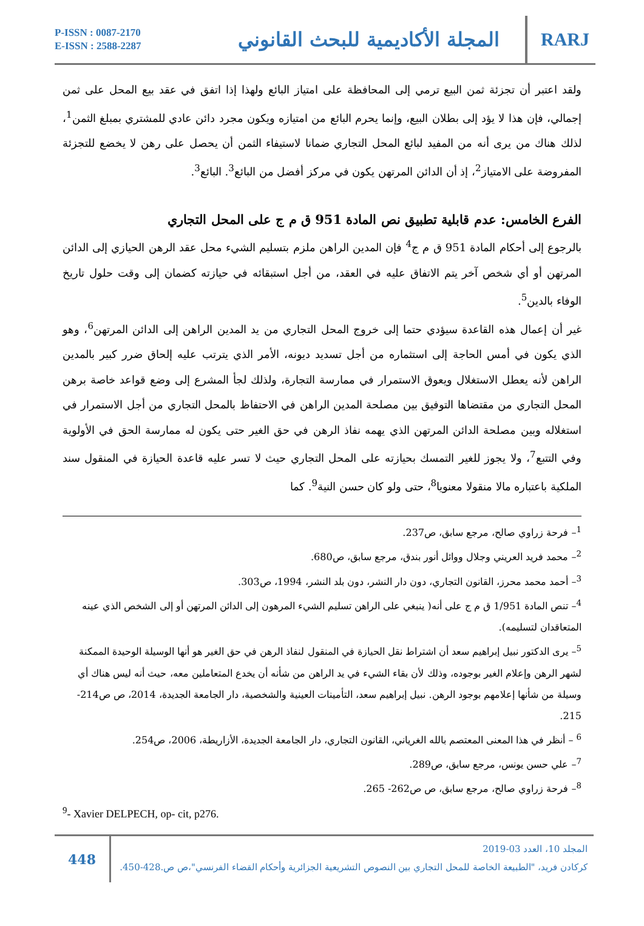P-ISSN : 0087-2170
E-ISSN : 2588-2287
المجلة الأكاديمية للبحث القانوني
RARJ
ولقد اعتبر أن تجزئة ثمن البيع ترمي إلى المحافظة على امتياز البائع ولهذا إذا اتفق في عقد بيع المحل على ثمن إجمالي، فإن هذا لا يؤد إلى بطلان البيع، وإنما يحرم البائع من امتيازه ويكون مجرد دائن عادي للمشتري بمبلغ الثمن<sup>1</sup>، لذلك هناك من يرى أنه من المفيد لبائع المحل التجاري ضمانا لاستيفاء الثمن أن يحصل على رهن لا يخضع للتجزئة المفروضة على الامتياز<sup>2</sup>، إذ أن الدائن المرتهن يكون في مركز أفضل من البائع<sup>3</sup>. البائع<sup>3</sup>.
الفرع الخامس: عدم قابلية تطبيق نص المادة 951 ق م ج على المحل التجاري
بالرجوع إلى أحكام المادة 951 ق م ج<sup>4</sup> فإن المدين الراهن ملزم بتسليم الشيء محل عقد الرهن الحيازي إلى الدائن المرتهن أو أي شخص آخر يتم الاتفاق عليه في العقد، من أجل استبقائه في حيازته كضمان إلى وقت حلول تاريخ الوفاء بالدين<sup>5</sup>.
غير أن إعمال هذه القاعدة سيؤدي حتما إلى خروج المحل التجاري من يد المدين الراهن إلى الدائن المرتهن<sup>6</sup>، وهو الذي يكون في أمس الحاجة إلى استثماره من أجل تسديد ديونه، الأمر الذي يترتب عليه إلحاق ضرر كبير بالمدين الراهن لأنه يعطل الاستغلال ويعوق الاستمرار في ممارسة التجارة، ولذلك لجأ المشرع إلى وضع قواعد خاصة برهن المحل التجاري من مقتضاها التوفيق بين مصلحة المدين الراهن في الاحتفاظ بالمحل التجاري من أجل الاستمرار في استغلاله وبين مصلحة الدائن المرتهن الذي يهمه نفاذ الرهن في حق الغير حتى يكون له ممارسة الحق في الأولوية وفي التتبع<sup>7</sup>، ولا يجوز للغير التمسك بحيازته على المحل التجاري حيث لا تسر عليه قاعدة الحيازة في المنقول سند الملكية باعتباره مالا منقولا معنويا<sup>8</sup>، حتى ولو كان حسن النية<sup>9</sup>. كما
<sup>1</sup>– فرحة زراوي صالح، مرجع سابق، ص237.
<sup>2</sup>– محمد فريد العريني وجلال ووائل أنور بندق، مرجع سابق، ص680.
<sup>3</sup>– أحمد محمد محرز، القانون التجاري، دون دار النشر، دون بلد النشر، 1994، ص303.
<sup>4</sup>– تنص المادة 1/951 ق م ج على أنه( ينبغي على الراهن تسليم الشيء المرهون إلى الدائن المرتهن أو إلى الشخص الذي عينه المتعاقدان لتسليمه).
<sup>5</sup>– يرى الدكتور نبيل إبراهيم سعد أن اشتراط نقل الحيازة في المنقول لنفاذ الرهن في حق الغير هو أنها الوسيلة الوحيدة الممكنة لشهر الرهن وإعلام الغير بوجوده، وذلك لأن بقاء الشيء في يد الراهن من شأنه أن يخدع المتعاملين معه، حيث أنه ليس هناك أي وسيلة من شأنها إعلامهم بوجود الرهن. نبيل إبراهيم سعد، التأمينات العينية والشخصية، دار الجامعة الجديدة، 2014، ص ص214-215.
<sup>6</sup> – أنظر في هذا المعنى المعتصم بالله الغرياني، القانون التجاري، دار الجامعة الجديدة، الأزاريطة، 2006، ص254.
<sup>7</sup>– علي حسن يونس، مرجع سابق، ص289.
<sup>8</sup>– فرحة زراوي صالح، مرجع سابق، ص ص262- 265.
<sup>9</sup>- Xavier DELPECH, op- cit, p276.
448
المجلد 10، العدد 03-2019
كركادن فريد، "الطبيعة الخاصة للمحل التجاري بين النصوص التشريعية الجزائرية وأحكام القضاء الفرنسي"،ص ص.428-450.